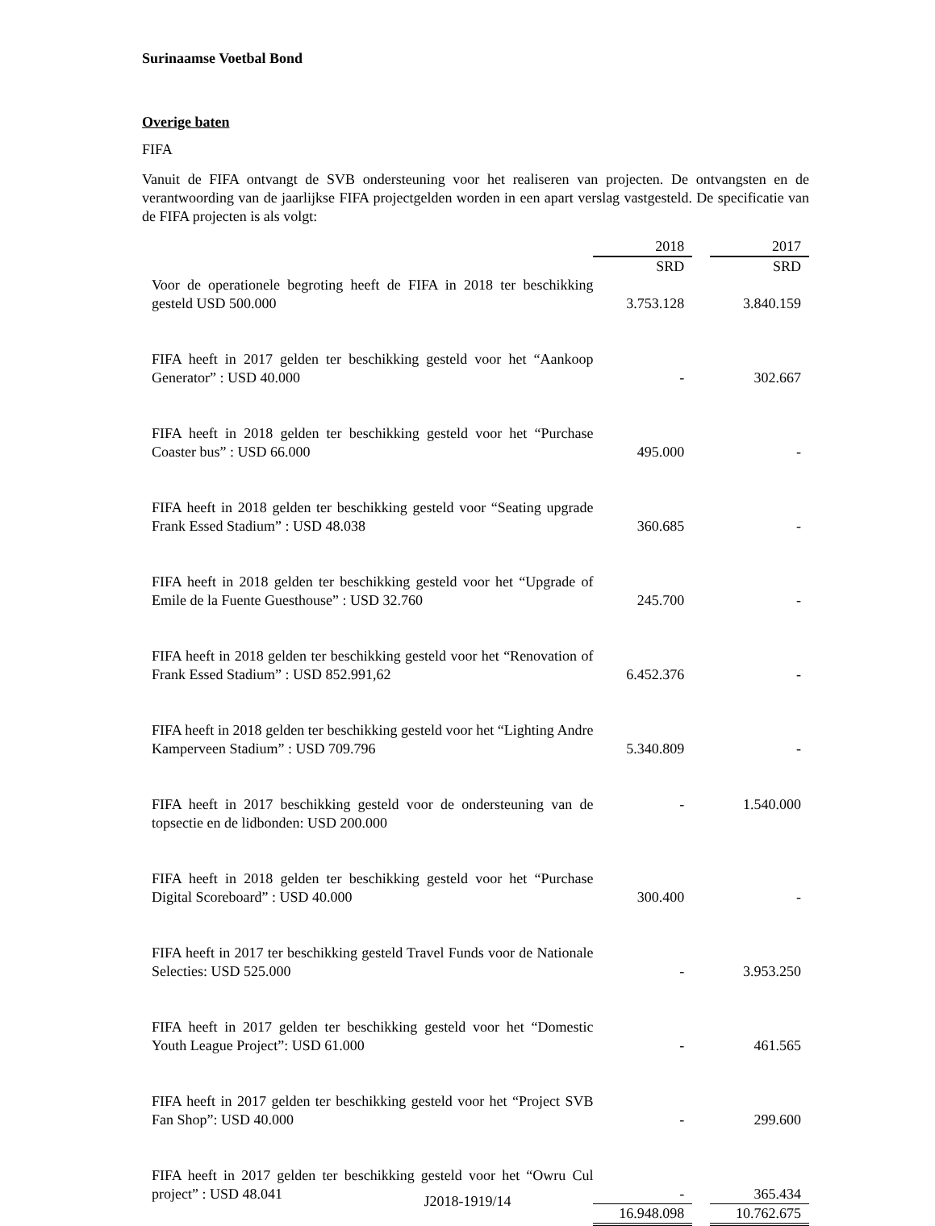Surinaamse Voetbal Bond
Overige baten
FIFA
Vanuit de FIFA ontvangt de SVB ondersteuning voor het realiseren van projecten. De ontvangsten en de verantwoording van de jaarlijkse FIFA projectgelden worden in een apart verslag vastgesteld. De specificatie van de FIFA projecten is als volgt:
| | 2018 | | 2017 |
| | SRD | | SRD |
| Voor de operationele begroting heeft de FIFA in 2018 ter beschikking gesteld USD 500.000 | 3.753.128 | | 3.840.159 |
| FIFA heeft in 2017 gelden ter beschikking gesteld voor het “Aankoop Generator” : USD 40.000 | - | | 302.667 |
| FIFA heeft in 2018 gelden ter beschikking gesteld voor het “Purchase Coaster bus” : USD 66.000 | 495.000 | | - |
| FIFA heeft in 2018 gelden ter beschikking gesteld voor “Seating upgrade Frank Essed Stadium” : USD 48.038 | 360.685 | | - |
| FIFA heeft in 2018 gelden ter beschikking gesteld voor het “Upgrade of Emile de la Fuente Guesthouse” : USD 32.760 | 245.700 | | - |
| FIFA heeft in 2018 gelden ter beschikking gesteld voor het “Renovation of Frank Essed Stadium” : USD 852.991,62 | 6.452.376 | | - |
| FIFA heeft in 2018 gelden ter beschikking gesteld voor het “Lighting Andre Kamperveen Stadium” : USD 709.796 | 5.340.809 | | - |
| FIFA heeft in 2017 beschikking gesteld voor de ondersteuning van de topsectie en de lidbonden: USD 200.000 | - | | 1.540.000 |
| FIFA heeft in 2018 gelden ter beschikking gesteld voor het “Purchase Digital Scoreboard” : USD 40.000 | 300.400 | | - |
| FIFA heeft in 2017 ter beschikking gesteld Travel Funds voor de Nationale Selecties: USD 525.000 | - | | 3.953.250 |
| FIFA heeft in 2017 gelden ter beschikking gesteld voor het “Domestic Youth League Project”: USD 61.000 | - | | 461.565 |
| FIFA heeft in 2017 gelden ter beschikking gesteld voor het “Project SVB Fan Shop”: USD 40.000 | - | | 299.600 |
| FIFA heeft in 2017 gelden ter beschikking gesteld voor het “Owru Cul project” : USD 48.041 | - | | 365.434 |
| | 16.948.098 | | 10.762.675 |
J2018-1919/14